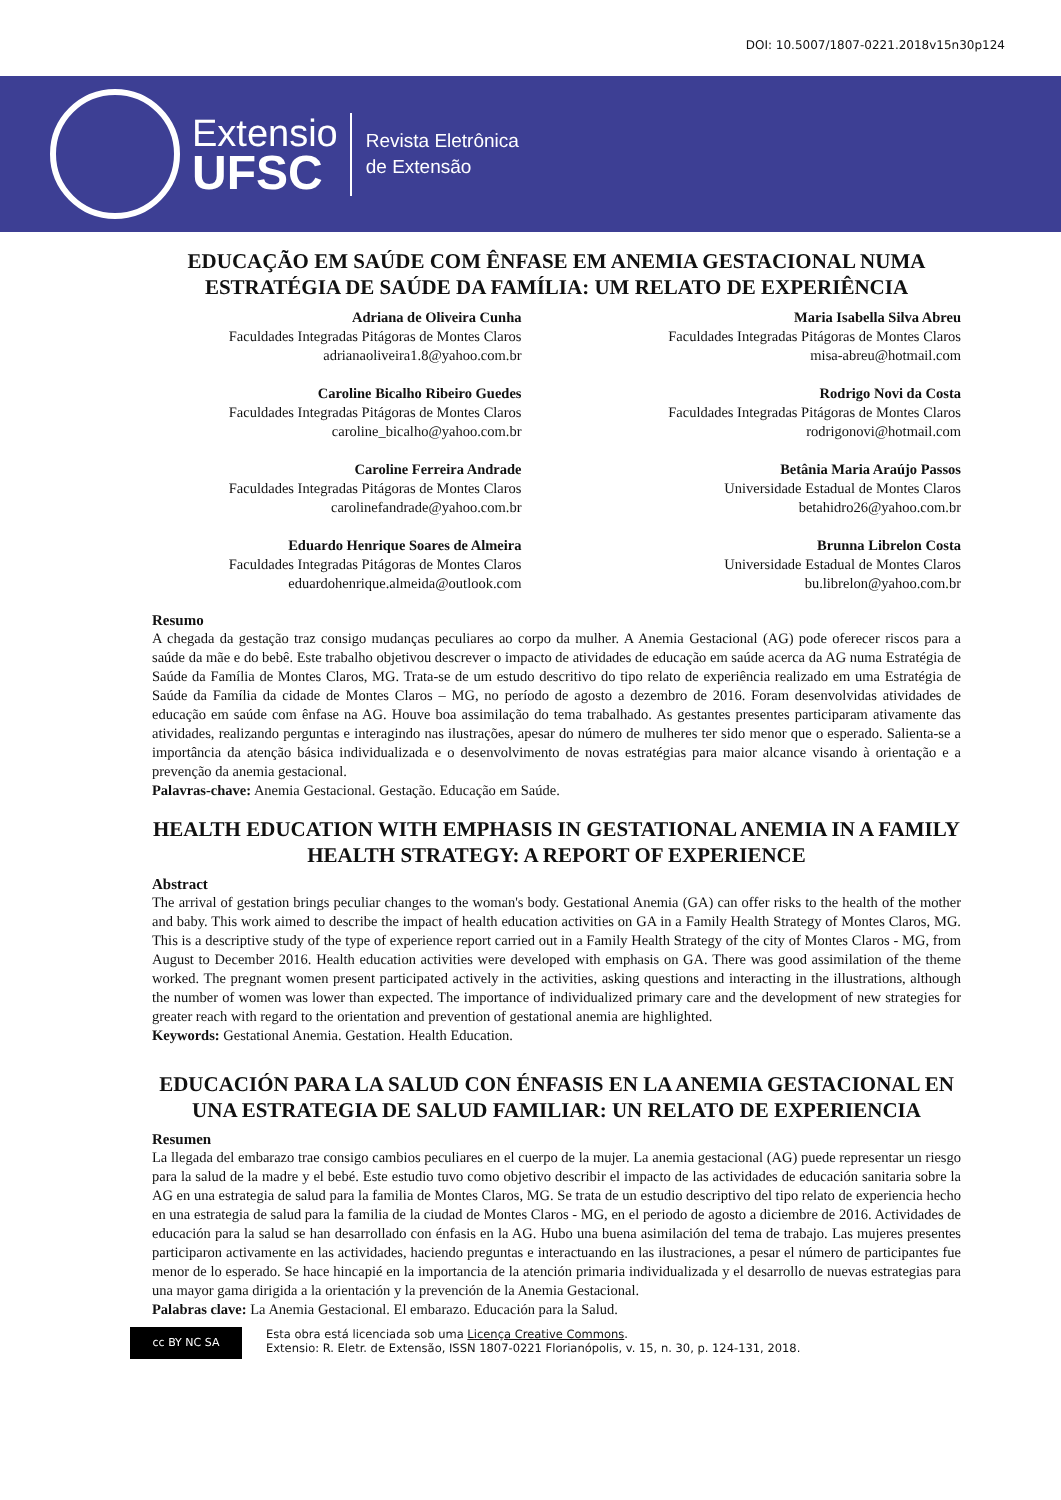DOI: 10.5007/1807-0221.2018v15n30p124
Extensio
UFSC
Revista Eletrônica
de Extensão
EDUCAÇÃO EM SAÚDE COM ÊNFASE EM ANEMIA GESTACIONAL NUMA ESTRATÉGIA DE SAÚDE DA FAMÍLIA: UM RELATO DE EXPERIÊNCIA
Adriana de Oliveira Cunha
Faculdades Integradas Pitágoras de Montes Claros
adrianaoliveira1.8@yahoo.com.br
Maria Isabella Silva Abreu
Faculdades Integradas Pitágoras de Montes Claros
misa-abreu@hotmail.com
Caroline Bicalho Ribeiro Guedes
Faculdades Integradas Pitágoras de Montes Claros
caroline_bicalho@yahoo.com.br
Rodrigo Novi da Costa
Faculdades Integradas Pitágoras de Montes Claros
rodrigonovi@hotmail.com
Caroline Ferreira Andrade
Faculdades Integradas Pitágoras de Montes Claros
carolinefandrade@yahoo.com.br
Betânia Maria Araújo Passos
Universidade Estadual de Montes Claros
betahidro26@yahoo.com.br
Eduardo Henrique Soares de Almeira
Faculdades Integradas Pitágoras de Montes Claros
eduardohenrique.almeida@outlook.com
Brunna Librelon Costa
Universidade Estadual de Montes Claros
bu.librelon@yahoo.com.br
Resumo
A chegada da gestação traz consigo mudanças peculiares ao corpo da mulher. A Anemia Gestacional (AG) pode oferecer riscos para a saúde da mãe e do bebê. Este trabalho objetivou descrever o impacto de atividades de educação em saúde acerca da AG numa Estratégia de Saúde da Família de Montes Claros, MG. Trata-se de um estudo descritivo do tipo relato de experiência realizado em uma Estratégia de Saúde da Família da cidade de Montes Claros – MG, no período de agosto a dezembro de 2016. Foram desenvolvidas atividades de educação em saúde com ênfase na AG. Houve boa assimilação do tema trabalhado. As gestantes presentes participaram ativamente das atividades, realizando perguntas e interagindo nas ilustrações, apesar do número de mulheres ter sido menor que o esperado. Salienta-se a importância da atenção básica individualizada e o desenvolvimento de novas estratégias para maior alcance visando à orientação e a prevenção da anemia gestacional.
Palavras-chave: Anemia Gestacional. Gestação. Educação em Saúde.
HEALTH EDUCATION WITH EMPHASIS IN GESTATIONAL ANEMIA IN A FAMILY HEALTH STRATEGY: A REPORT OF EXPERIENCE
Abstract
The arrival of gestation brings peculiar changes to the woman's body. Gestational Anemia (GA) can offer risks to the health of the mother and baby. This work aimed to describe the impact of health education activities on GA in a Family Health Strategy of Montes Claros, MG. This is a descriptive study of the type of experience report carried out in a Family Health Strategy of the city of Montes Claros - MG, from August to December 2016. Health education activities were developed with emphasis on GA. There was good assimilation of the theme worked. The pregnant women present participated actively in the activities, asking questions and interacting in the illustrations, although the number of women was lower than expected. The importance of individualized primary care and the development of new strategies for greater reach with regard to the orientation and prevention of gestational anemia are highlighted.
Keywords: Gestational Anemia. Gestation. Health Education.
EDUCACIÓN PARA LA SALUD CON ÉNFASIS EN LA ANEMIA GESTACIONAL EN UNA ESTRATEGIA DE SALUD FAMILIAR: UN RELATO DE EXPERIENCIA
Resumen
La llegada del embarazo trae consigo cambios peculiares en el cuerpo de la mujer. La anemia gestacional (AG) puede representar un riesgo para la salud de la madre y el bebé. Este estudio tuvo como objetivo describir el impacto de las actividades de educación sanitaria sobre la AG en una estrategia de salud para la familia de Montes Claros, MG. Se trata de un estudio descriptivo del tipo relato de experiencia hecho en una estrategia de salud para la familia de la ciudad de Montes Claros - MG, en el periodo de agosto a diciembre de 2016. Actividades de educación para la salud se han desarrollado con énfasis en la AG. Hubo una buena asimilación del tema de trabajo. Las mujeres presentes participaron activamente en las actividades, haciendo preguntas e interactuando en las ilustraciones, a pesar el número de participantes fue menor de lo esperado. Se hace hincapié en la importancia de la atención primaria individualizada y el desarrollo de nuevas estrategias para una mayor gama dirigida a la orientación y la prevención de la Anemia Gestacional.
Palabras clave: La Anemia Gestacional. El embarazo. Educación para la Salud.
cc BY NC SA
Esta obra está licenciada sob uma Licença Creative Commons.
Extensio: R. Eletr. de Extensão, ISSN 1807-0221 Florianópolis, v. 15, n. 30, p. 124-131, 2018.